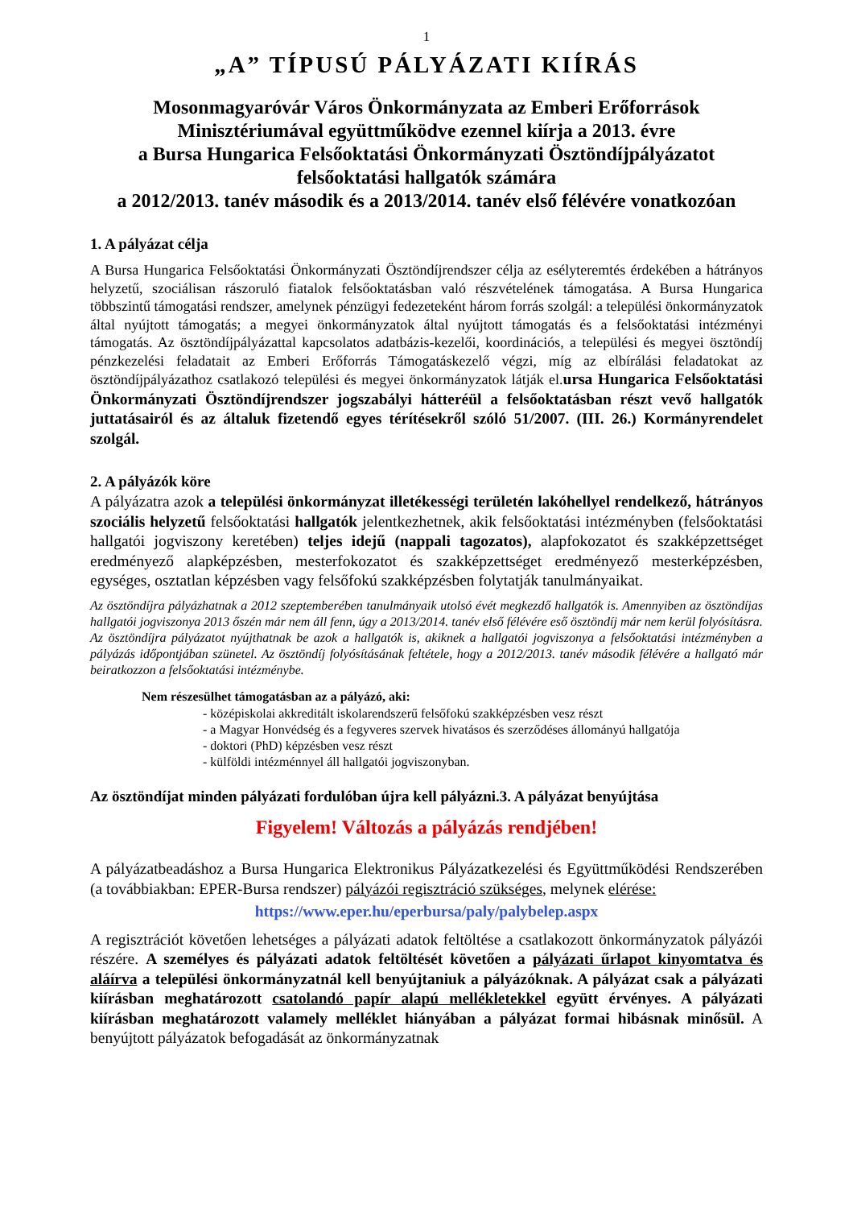1
„A” TÍPUSÚ PÁLYÁZATI KIÍRÁS
Mosonmagyaróvár Város Önkormányzata az Emberi Erőforrások Minisztériumával együttműködve ezennel kiírja a 2013. évre
a Bursa Hungarica Felsőoktatási Önkormányzati Ösztöndíjpályázatot
felsőoktatási hallgatók számára
a 2012/2013. tanév második és a 2013/2014. tanév első félévére vonatkozóan
1. A pályázat célja
A Bursa Hungarica Felsőoktatási Önkormányzati Ösztöndíjrendszer célja az esélyteremtés érdekében a hátrányos helyzetű, szociálisan rászoruló fiatalok felsőoktatásban való részvételének támogatása. A Bursa Hungarica többszintű támogatási rendszer, amelynek pénzügyi fedezeteként három forrás szolgál: a települési önkormányzatok által nyújtott támogatás; a megyei önkormányzatok által nyújtott támogatás és a felsőoktatási intézményi támogatás. Az ösztöndíjpályázattal kapcsolatos adatbázis-kezelői, koordinációs, a települési és megyei ösztöndíj pénzkezelési feladatait az Emberi Erőforrás Támogatáskezelő végzi, míg az elbírálási feladatokat az ösztöndíjpályázathoz csatlakozó települési és megyei önkormányzatok látják el.ursa Hungarica Felsőoktatási Önkormányzati Ösztöndíjrendszer jogszabályi hátteréül a felsőoktatásban részt vevő hallgatók juttatásairól és az általuk fizetendő egyes térítésekről szóló 51/2007. (III. 26.) Kormányrendelet szolgál.
2. A pályázók köre
A pályázatra azok a települési önkormányzat illetékességi területén lakóhellyel rendelkező, hátrányos szociális helyzetű felsőoktatási hallgatók jelentkezhetnek, akik felsőoktatási intézményben (felsőoktatási hallgatói jogviszony keretében) teljes idejű (nappali tagozatos), alapfokozatot és szakképzettséget eredményező alapképzésben, mesterfokozatot és szakképzettséget eredményező mesterképzésben, egységes, osztatlan képzésben vagy felsőfokú szakképzésben folytatják tanulmányaikat.
Az ösztöndíjra pályázhatnak a 2012 szeptemberében tanulmányaik utolsó évét megkezdő hallgatók is. Amennyiben az ösztöndíjas hallgatói jogviszonya 2013 őszén már nem áll fenn, úgy a 2013/2014. tanév első félévére eső ösztöndíj már nem kerül folyósításra.
Az ösztöndíjra pályázatot nyújthatnak be azok a hallgatók is, akiknek a hallgatói jogviszonya a felsőoktatási intézményben a pályázás időpontjában szünetel. Az ösztöndíj folyósításának feltétele, hogy a 2012/2013. tanév második félévére a hallgató már beiratkozzon a felsőoktatási intézménybe.
Nem részesülhet támogatásban az a pályázó, aki:
- középiskolai akkreditált iskolarendszerű felsőfokú szakképzésben vesz részt
- a Magyar Honvédség és a fegyveres szervek hivatásos és szerződéses állományú hallgatója
- doktori (PhD) képzésben vesz részt
- külföldi intézménnyel áll hallgatói jogviszonyban.
Az ösztöndíjat minden pályázati fordulóban újra kell pályázni.3. A pályázat benyújtása
Figyelem! Változás a pályázás rendjében!
A pályázatbeadáshoz a Bursa Hungarica Elektronikus Pályázatkezelési és Együttműködési Rendszerében (a továbbiakban: EPER-Bursa rendszer) pályázói regisztráció szükséges, melynek elérése:
https://www.eper.hu/eperbursa/paly/palybelep.aspx
A regisztrációt követően lehetséges a pályázati adatok feltöltése a csatlakozott önkormányzatok pályázói részére. A személyes és pályázati adatok feltöltését követően a pályázati űrlapot kinyomtatva és aláírva a települési önkormányzatnál kell benyújtaniuk a pályázóknak. A pályázat csak a pályázati kiírásban meghatározott csatolandó papír alapú mellékletekkel együtt érvényes. A pályázati kiírásban meghatározott valamely melléklet hiányában a pályázat formai hibásnak minősül. A benyújtott pályázatok befogadását az önkormányzatnak